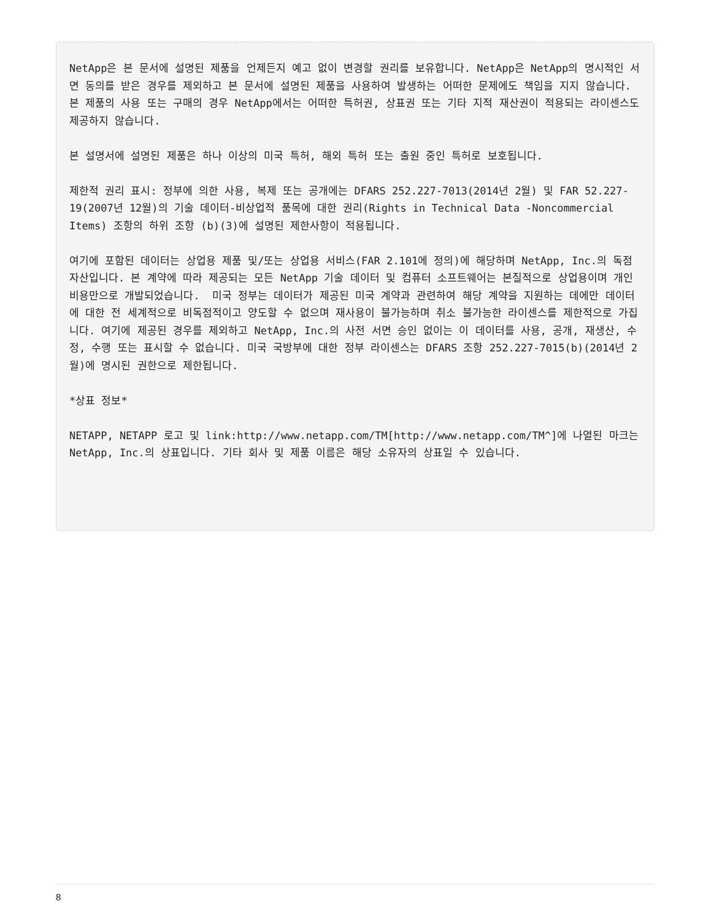NetApp은 본 문서에 설명된 제품을 언제든지 예고 없이 변경할 권리를 보유합니다. NetApp은 NetApp의 명시적인 서면 동의를 받은 경우를 제외하고 본 문서에 설명된 제품을 사용하여 발생하는 어떠한 문제에도 책임을 지지 않습니다. 본 제품의 사용 또는 구매의 경우 NetApp에서는 어떠한 특허권, 상표권 또는 기타 지적 재산권이 적용되는 라이센스도 제공하지 않습니다.
본 설명서에 설명된 제품은 하나 이상의 미국 특허, 해외 특허 또는 출원 중인 특허로 보호됩니다.
제한적 권리 표시: 정부에 의한 사용, 복제 또는 공개에는 DFARS 252.227-7013(2014년 2월) 및 FAR 52.227-19(2007년 12월)의 기술 데이터-비상업적 품목에 대한 권리(Rights in Technical Data -Noncommercial Items) 조항의 하위 조항 (b)(3)에 설명된 제한사항이 적용됩니다.
여기에 포함된 데이터는 상업용 제품 및/또는 상업용 서비스(FAR 2.101에 정의)에 해당하며 NetApp, Inc.의 독점 자산입니다. 본 계약에 따라 제공되는 모든 NetApp 기술 데이터 및 컴퓨터 소프트웨어는 본질적으로 상업용이며 개인 비용만으로 개발되었습니다. 미국 정부는 데이터가 제공된 미국 계약과 관련하여 해당 계약을 지원하는 데에만 데이터에 대한 전 세계적으로 비독점적이고 양도할 수 없으며 재사용이 불가능하며 취소 불가능한 라이센스를 제한적으로 가집니다. 여기에 제공된 경우를 제외하고 NetApp, Inc.의 사전 서면 승인 없이는 이 데이터를 사용, 공개, 재생산, 수정, 수행 또는 표시할 수 없습니다. 미국 국방부에 대한 정부 라이센스는 DFARS 조항 252.227-7015(b)(2014년 2월)에 명시된 권한으로 제한됩니다.
*상표 정보*
NETAPP, NETAPP 로고 및 link:http://www.netapp.com/TM[http://www.netapp.com/TM^]에 나열된 마크는 NetApp, Inc.의 상표입니다. 기타 회사 및 제품 이름은 해당 소유자의 상표일 수 있습니다.
8